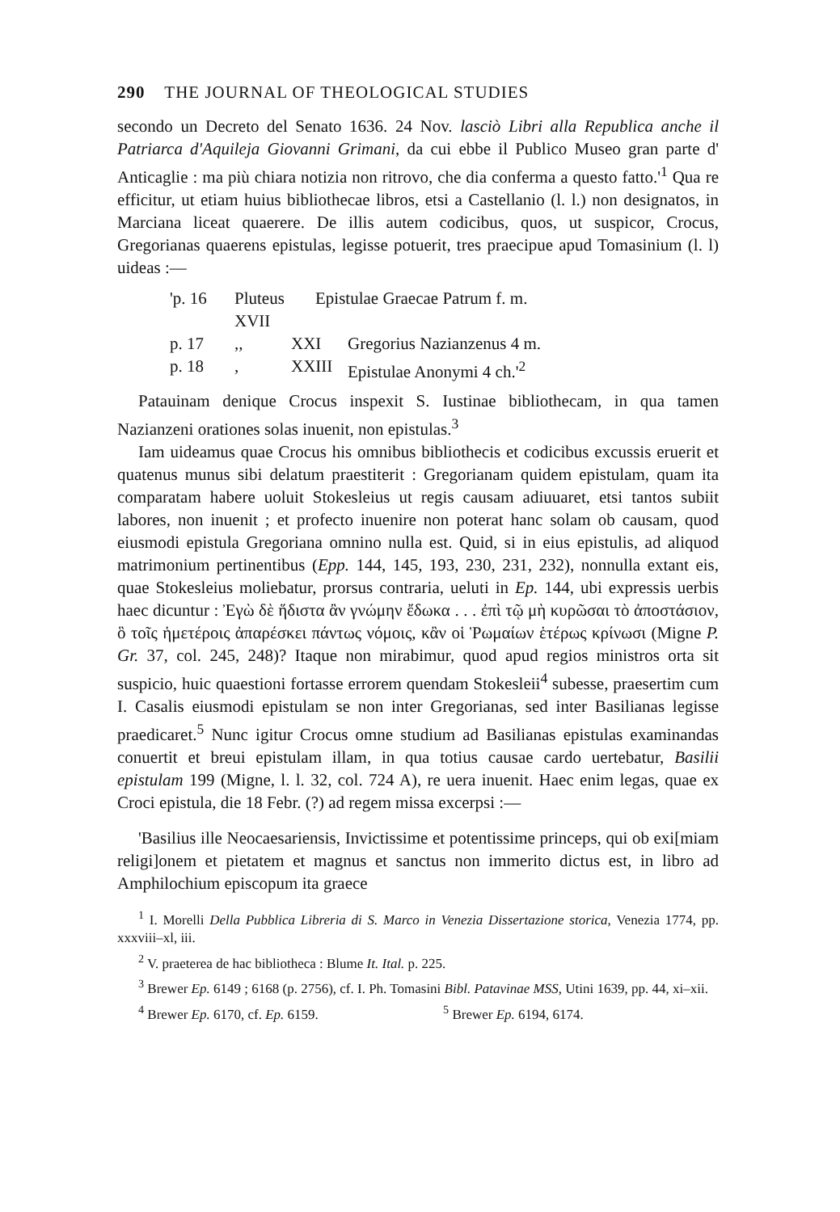290 THE JOURNAL OF THEOLOGICAL STUDIES
secondo un Decreto del Senato 1636. 24 Nov. lasciò Libri alla Republica anche il Patriarca d'Aquileja Giovanni Grimani, da cui ebbe il Publico Museo gran parte d' Anticaglie : ma più chiara notizia non ritrovo, che dia conferma a questo fatto.'<sup>1</sup> Qua re efficitur, ut etiam huius bibliothecae libros, etsi a Castellanio (l. l.) non designatos, in Marciana liceat quaerere. De illis autem codicibus, quos, ut suspicor, Crocus, Gregorianas quaerens epistulas, legisse potuerit, tres praecipue apud Tomasinium (l. l) uideas :—
'p. 16 Pluteus XVII Epistulae Graecae Patrum f. m.
p. 17,, XXI Gregorius Nazianzenus 4 m.
p. 18, XXIII Epistulae Anonymi 4 ch.'<sup>2</sup>
Patauinam denique Crocus inspexit S. Iustinae bibliothecam, in qua tamen Nazianzeni orationes solas inuenit, non epistulas.<sup>3</sup>
Iam uideamus quae Crocus his omnibus bibliothecis et codicibus excussis eruerit et quatenus munus sibi delatum praestiterit : Gregorianam quidem epistulam, quam ita comparatam habere uoluit Stokesleius ut regis causam adiuuaret, etsi tantos subiit labores, non inuenit ; et profecto inuenire non poterat hanc solam ob causam, quod eiusmodi epistula Gregoriana omnino nulla est. Quid, si in eius epistulis, ad aliquod matrimonium pertinentibus (Epp. 144, 145, 193, 230, 231, 232), nonnulla extant eis, quae Stokesleius moliebatur, prorsus contraria, ueluti in Ep. 144, ubi expressis uerbis haec dicuntur : Ἐγὼ δὲ ἥδιστα ἂν γνώμην ἔδωκα . . . ἐπὶ τῷ μὴ κυρῶσαι τὸ ἀποστάσιον, ὃ τοῖς ἡμετέροις ἀπαρέσκει πάντως νόμοις, κἂν οἱ Ῥωμαίων ἑτέρως κρίνωσι (Migne P. Gr. 37, col. 245, 248)? Itaque non mirabimur, quod apud regios ministros orta sit suspicio, huic quaestioni fortasse errorem quendam Stokesleii<sup>4</sup> subesse, praesertim cum I. Casalis eiusmodi epistulam se non inter Gregorianas, sed inter Basilianas legisse praedicaret.<sup>5</sup> Nunc igitur Crocus omne studium ad Basilianas epistulas examinandas conuertit et breui epistulam illam, in qua totius causae cardo uertebatur, Basilii epistulam 199 (Migne, l. l. 32, col. 724 A), re uera inuenit. Haec enim legas, quae ex Croci epistula, die 18 Febr. (?) ad regem missa excerpsi :—
'Basilius ille Neocaesariensis, Invictissime et potentissime princeps, qui ob exi[miam religi]onem et pietatem et magnus et sanctus non immerito dictus est, in libro ad Amphilochium episcopum ita graece
<sup>1</sup> I. Morelli Della Pubblica Libreria di S. Marco in Venezia Dissertazione storica, Venezia 1774, pp. xxxviii–xl, iii.
<sup>2</sup> V. praeterea de hac bibliotheca : Blume It. Ital. p. 225.
<sup>3</sup> Brewer Ep. 6149 ; 6168 (p. 2756), cf. I. Ph. Tomasini Bibl. Patavinae MSS, Utini 1639, pp. 44, xi–xii.
<sup>4</sup> Brewer Ep. 6170, cf. Ep. 6159. <sup>5</sup> Brewer Ep. 6194, 6174.